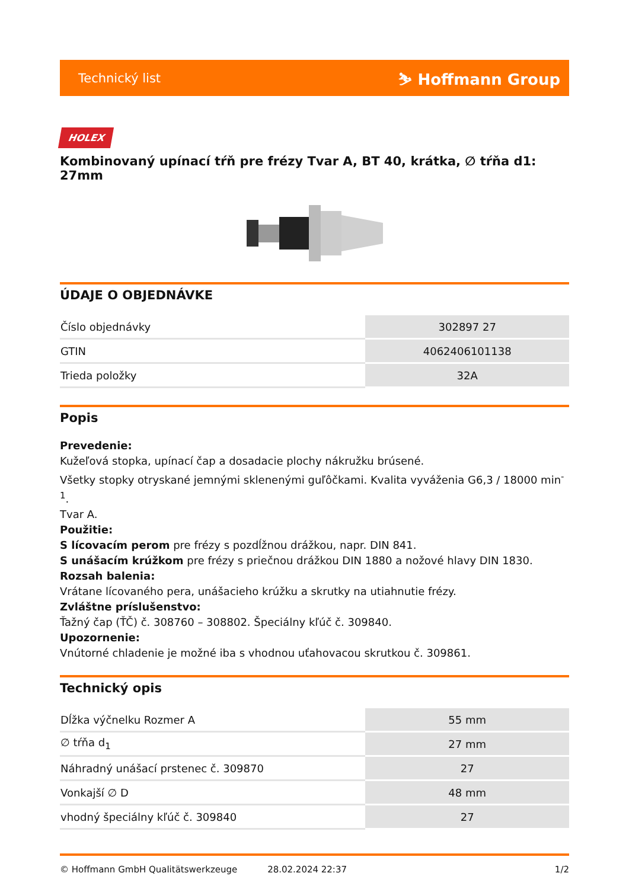Technický list ⛷ Hoffmann Group
HOLEX
Kombinovaný upínací tŕň pre frézy Tvar A, BT 40, krátka, ∅ tŕňa d1: 27mm
ÚDAJE O OBJEDNÁVKE
| Číslo objednávky | 302897 27 |
| GTIN | 4062406101138 |
| Trieda položky | 32A |
Popis
Prevedenie:
Kužeľová stopka, upínací čap a dosadacie plochy nákružku brúsené.
Všetky stopky otryskané jemnými sklenenými guľôčkami. Kvalita vyváženia G6,3 / 18000 min<sup>-1</sup>.
Tvar A.
Použitie:
S lícovacím perom pre frézy s pozdĺžnou drážkou, napr. DIN 841.
S unášacím krúžkom pre frézy s priečnou drážkou DIN 1880 a nožové hlavy DIN 1830.
Rozsah balenia:
Vrátane lícovaného pera, unášacieho krúžku a skrutky na utiahnutie frézy.
Zvláštne príslušenstvo:
Ťažný čap (ŤČ) č. 308760 – 308802. Špeciálny kľúč č. 309840.
Upozornenie:
Vnútorné chladenie je možné iba s vhodnou uťahovacou skrutkou č. 309861.
Technický opis
| Dĺžka výčnelku Rozmer A | 55 mm |
| ∅ tŕňa d<sub>1</sub> | 27 mm |
| Náhradný unášací prstenec č. 309870 | 27 |
| Vonkajší ∅ D | 48 mm |
| vhodný špeciálny kľúč č. 309840 | 27 |
© Hoffmann GmbH Qualitätswerkzeuge 28.02.2024 22:37 1/2